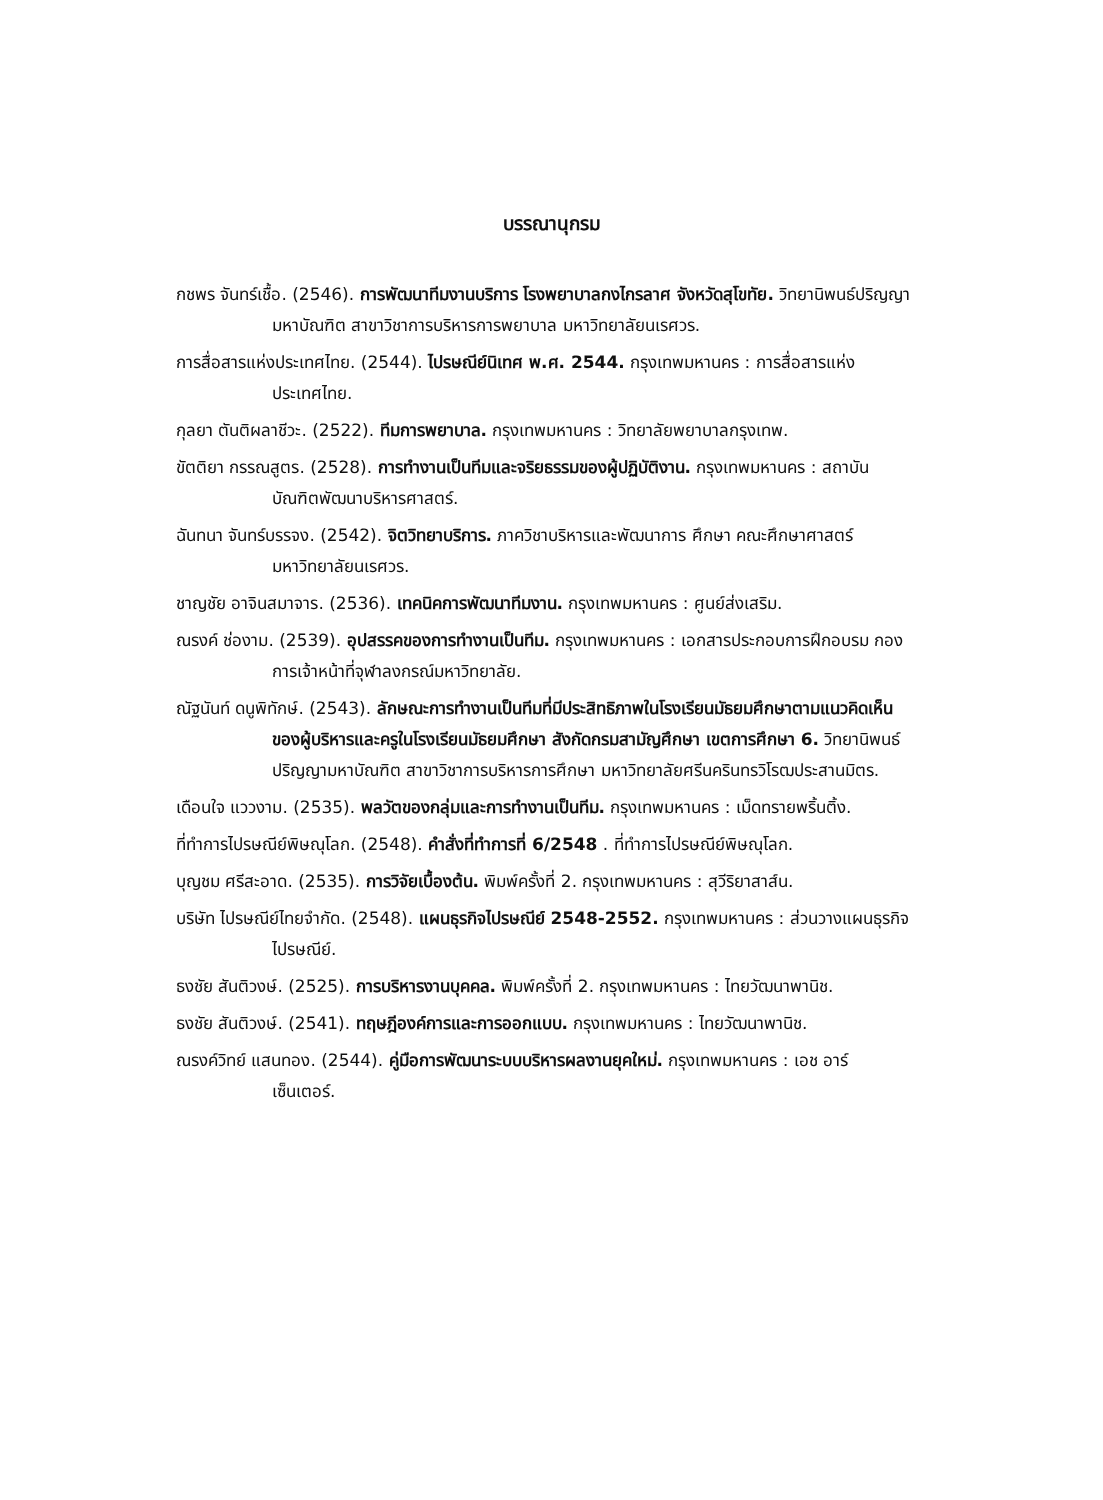บรรณานุกรม
กชพร จันทร์เชื้อ. (2546). การพัฒนาทีมงานบริการ โรงพยาบาลกงไกรลาศ จังหวัดสุโขทัย. วิทยานิพนธ์ปริญญามหาบัณฑิต สาขาวิชาการบริหารการพยาบาล มหาวิทยาลัยนเรศวร.
การสื่อสารแห่งประเทศไทย. (2544). ไปรษณีย์นิเทศ พ.ศ. 2544. กรุงเทพมหานคร : การสื่อสารแห่งประเทศไทย.
กุลยา ตันติผลาชีวะ. (2522). ทีมการพยาบาล. กรุงเทพมหานคร : วิทยาลัยพยาบาลกรุงเทพ.
ขัตติยา กรรณสูตร. (2528). การทำงานเป็นทีมและจริยธรรมของผู้ปฏิบัติงาน. กรุงเทพมหานคร : สถาบันบัณฑิตพัฒนาบริหารศาสตร์.
ฉันทนา จันทร์บรรจง. (2542). จิตวิทยาบริการ. ภาควิชาบริหารและพัฒนาการ ศึกษา คณะศึกษาศาสตร์ มหาวิทยาลัยนเรศวร.
ชาญชัย อาจินสมาจาร. (2536). เทคนิคการพัฒนาทีมงาน. กรุงเทพมหานคร : ศูนย์ส่งเสริม.
ณรงค์ ช่องาม. (2539). อุปสรรคของการทำงานเป็นทีม. กรุงเทพมหานคร : เอกสารประกอบการฝึกอบรม กองการเจ้าหน้าที่จุฬาลงกรณ์มหาวิทยาลัย.
ณัฐนันท์ ดนูพิทักษ์. (2543). ลักษณะการทำงานเป็นทีมที่มีประสิทธิภาพในโรงเรียนมัธยมศึกษาตามแนวคิดเห็นของผู้บริหารและครูในโรงเรียนมัธยมศึกษา สังกัดกรมสามัญศึกษา เขตการศึกษา 6. วิทยานิพนธ์ปริญญามหาบัณฑิต สาขาวิชาการบริหารการศึกษา มหาวิทยาลัยศรีนครินทรวิโรฒประสานมิตร.
เดือนใจ แววงาม. (2535). พลวัตของกลุ่มและการทำงานเป็นทีม. กรุงเทพมหานคร : เม็ดทรายพริ้นติ้ง.
ที่ทำการไปรษณีย์พิษณุโลก. (2548). คำสั่งที่ทำการที่ 6/2548 . ที่ทำการไปรษณีย์พิษณุโลก.
บุญชม ศรีสะอาด. (2535). การวิจัยเบื้องต้น. พิมพ์ครั้งที่ 2. กรุงเทพมหานคร : สุวีริยาสาส์น.
บริษัท ไปรษณีย์ไทยจำกัด. (2548). แผนธุรกิจไปรษณีย์ 2548-2552. กรุงเทพมหานคร : ส่วนวางแผนธุรกิจไปรษณีย์.
ธงชัย สันติวงษ์. (2525). การบริหารงานบุคคล. พิมพ์ครั้งที่ 2. กรุงเทพมหานคร : ไทยวัฒนาพานิช.
ธงชัย สันติวงษ์. (2541). ทฤษฎีองค์การและการออกแบบ. กรุงเทพมหานคร : ไทยวัฒนาพานิช.
ณรงค์วิทย์ แสนทอง. (2544). คู่มือการพัฒนาระบบบริหารผลงานยุคใหม่. กรุงเทพมหานคร : เอช อาร์ เซ็นเตอร์.